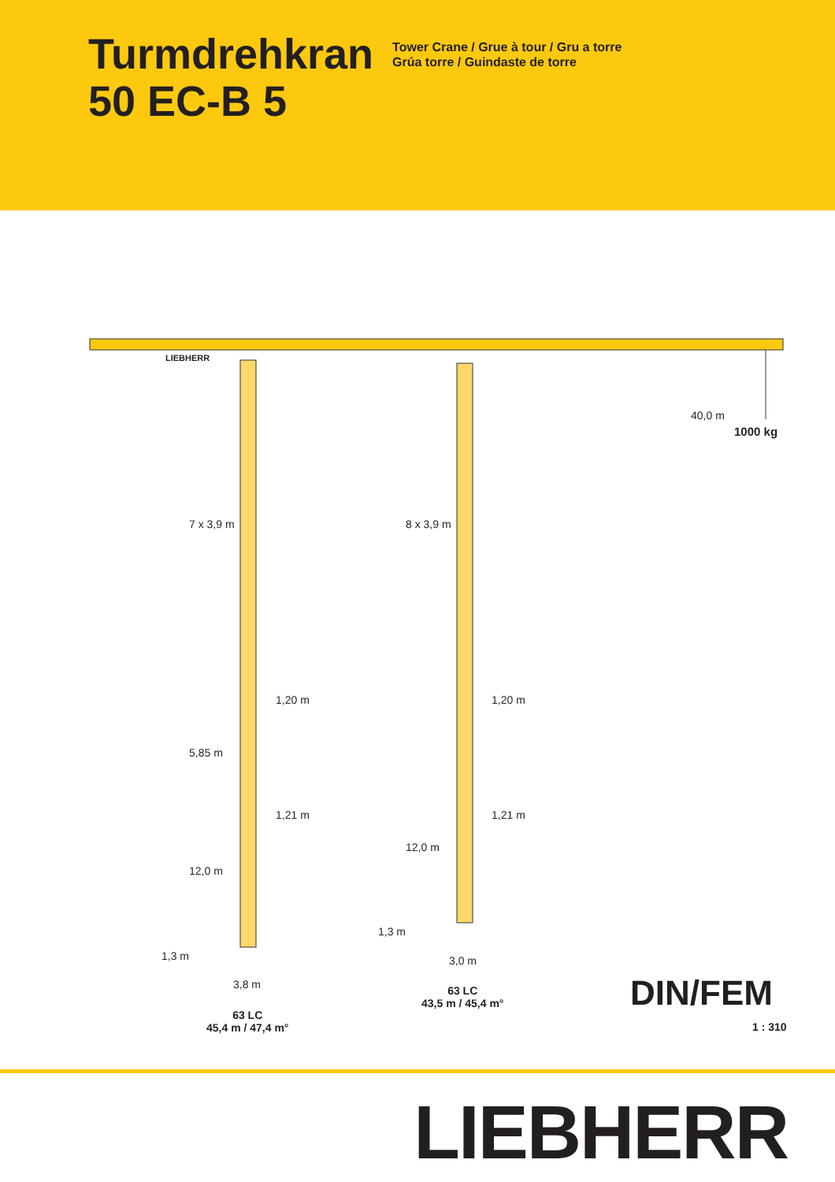Turmdrehkran
50 EC-B 5
Tower Crane / Grue à tour / Gru a torre
Grúa torre / Guindaste de torre
LIEBHERR
40,0 m
1000 kg
7 x 3,9 m 8 x 3,9 m
1,20 m 1,20 m
5,85 m
1,21 m 1,21 m
12,0 m
12,0 m
1,3 m
1,3 m 3,0 m
3,8 m
63 LC
43,5 m / 45,4 m°
63 LC
45,4 m / 47,4 m°
DIN/FEM
1 : 310
LIEBHERR